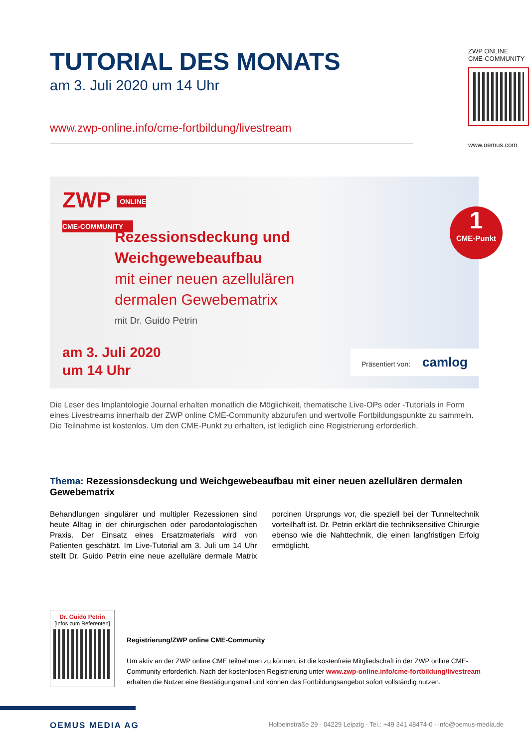TUTORIAL DES MONATS
am 3. Juli 2020 um 14 Uhr
www.zwp-online.info/cme-fortbildung/livestream
ZWP ONLINE
CME-COMMUNITY
www.oemus.com
ZWP ONLINE
CME-COMMUNITY
Rezessionsdeckung und
Weichgewebeaufbau
mit einer neuen azellulären
dermalen Gewebematrix
mit Dr. Guido Petrin
am 3. Juli 2020
um 14 Uhr
1
CME-Punkt
Präsentiert von: camlog
Die Leser des Implantologie Journal erhalten monatlich die Möglichkeit, thematische Live-OPs oder -Tutorials in Form eines Livestreams innerhalb der ZWP online CME-Community abzurufen und wertvolle Fortbildungspunkte zu sammeln. Die Teilnahme ist kostenlos. Um den CME-Punkt zu erhalten, ist lediglich eine Registrierung erforderlich.
Thema: Rezessionsdeckung und Weichgewebeaufbau mit einer neuen azellulären dermalen Gewebematrix
Behandlungen singulärer und multipler Rezessionen sind heute Alltag in der chirurgischen oder parodontologischen Praxis. Der Einsatz eines Ersatzmaterials wird von Patienten geschätzt. Im Live-Tutorial am 3. Juli um 14 Uhr stellt Dr. Guido Petrin eine neue azelluläre dermale Matrix porcinen Ursprungs vor, die speziell bei der Tunneltechnik vorteilhaft ist. Dr. Petrin erklärt die techniksensitive Chirurgie ebenso wie die Nahttechnik, die einen langfristigen Erfolg ermöglicht.
Dr. Guido Petrin
[Infos zum Referenten]
Registrierung/ZWP online CME-Community
Um aktiv an der ZWP online CME teilnehmen zu können, ist die kostenfreie Mitgliedschaft in der ZWP online CME-Community erforderlich. Nach der kostenlosen Registrierung unter www.zwp-online.info/cme-fortbildung/livestream erhalten die Nutzer eine Bestätigungsmail und können das Fortbildungsangebot sofort vollständig nutzen.
OEMUS MEDIA AG Holbeinstraße 29 · 04229 Leipzig · Tel.: +49 341 48474-0 · info@oemus-media.de